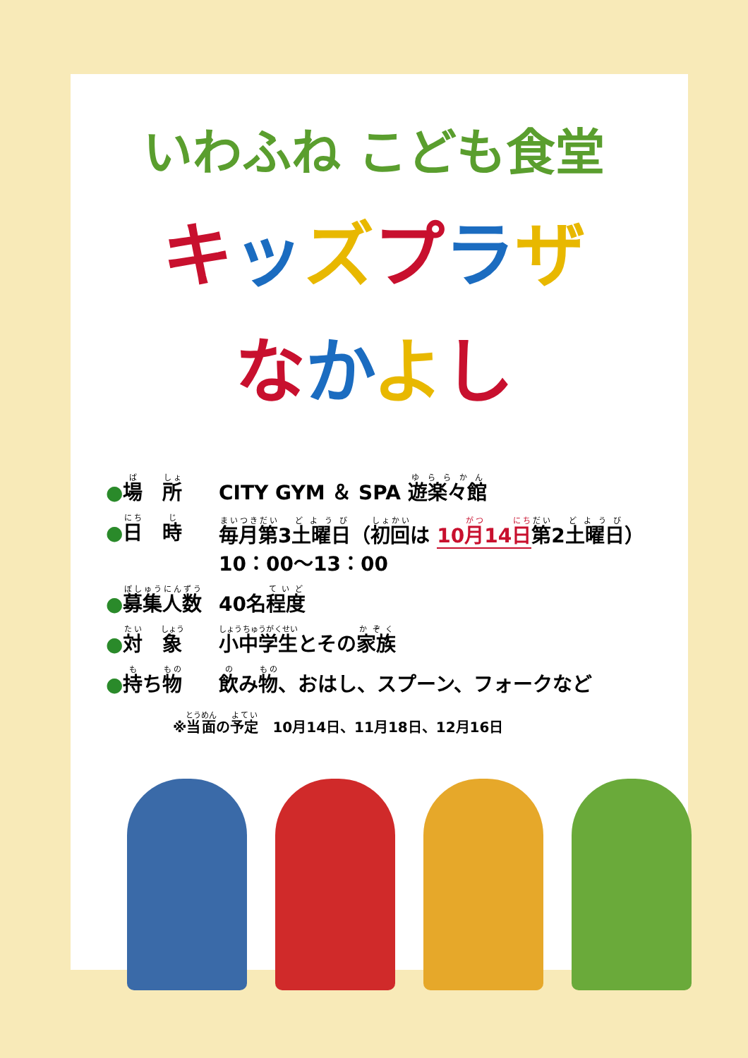いわふね こども食堂
キッズプラザ
なかよし
●場　所
CITY GYM ＆ SPA 遊楽々館
●日　時
毎月第3土曜日（初回は 10月14日 第2土曜日）
10：00～13：00
●募集人数
40名程度
●対　象
小中学生とその家族
●持ち物
飲み物、おはし、スプーン、フォークなど
※当面の予定　10月14日、11月18日、12月16日